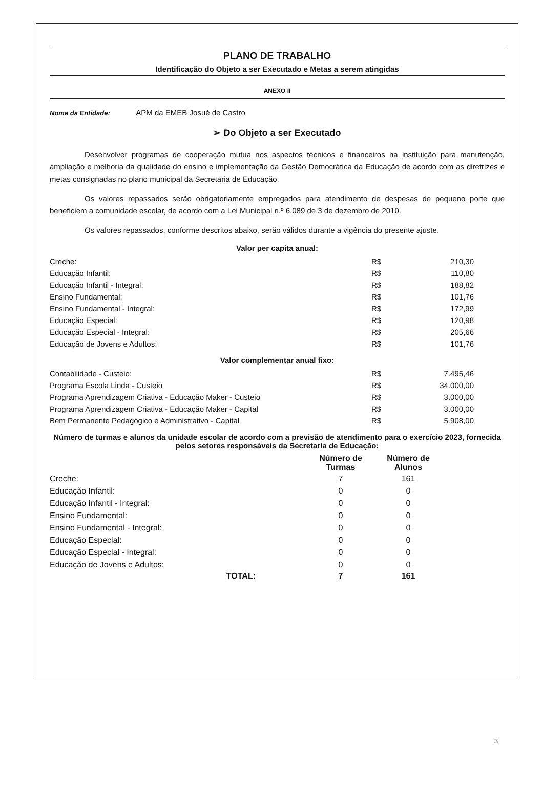PLANO DE TRABALHO
Identificação do Objeto a ser Executado e Metas a serem atingidas
ANEXO II
Nome da Entidade: APM da EMEB Josué de Castro
➢ Do Objeto a ser Executado
Desenvolver programas de cooperação mutua nos aspectos técnicos e financeiros na instituição para manutenção, ampliação e melhoria da qualidade do ensino e implementação da Gestão Democrática da Educação de acordo com as diretrizes e metas consignadas no plano municipal da Secretaria de Educação.
Os valores repassados serão obrigatoriamente empregados para atendimento de despesas de pequeno porte que beneficiem a comunidade escolar, de acordo com a Lei Municipal n.º 6.089 de 3 de dezembro de 2010.
Os valores repassados, conforme descritos abaixo, serão válidos durante a vigência do presente ajuste.
Valor per capita anual:
| Creche: | R$ | 210,30 |
| Educação Infantil: | R$ | 110,80 |
| Educação Infantil - Integral: | R$ | 188,82 |
| Ensino Fundamental: | R$ | 101,76 |
| Ensino Fundamental - Integral: | R$ | 172,99 |
| Educação Especial: | R$ | 120,98 |
| Educação Especial - Integral: | R$ | 205,66 |
| Educação de Jovens e Adultos: | R$ | 101,76 |
Valor complementar anual fixo:
| Contabilidade - Custeio: | R$ | 7.495,46 |
| Programa Escola Linda - Custeio | R$ | 34.000,00 |
| Programa Aprendizagem Criativa - Educação Maker - Custeio | R$ | 3.000,00 |
| Programa Aprendizagem Criativa - Educação Maker - Capital | R$ | 3.000,00 |
| Bem Permanente Pedagógico e Administrativo - Capital | R$ | 5.908,00 |
Número de turmas e alunos da unidade escolar de acordo com a previsão de atendimento para o exercício 2023, fornecida pelos setores responsáveis da Secretaria de Educação:
| | Número de Turmas | Número de Alunos | |
| --- | --- | --- | --- |
| Creche: | 7 | 161 | |
| Educação Infantil: | 0 | 0 | |
| Educação Infantil - Integral: | 0 | 0 | |
| Ensino Fundamental: | 0 | 0 | |
| Ensino Fundamental - Integral: | 0 | 0 | |
| Educação Especial: | 0 | 0 | |
| Educação Especial - Integral: | 0 | 0 | |
| Educação de Jovens e Adultos: | 0 | 0 | |
| TOTAL: | 7 | 161 | |
3